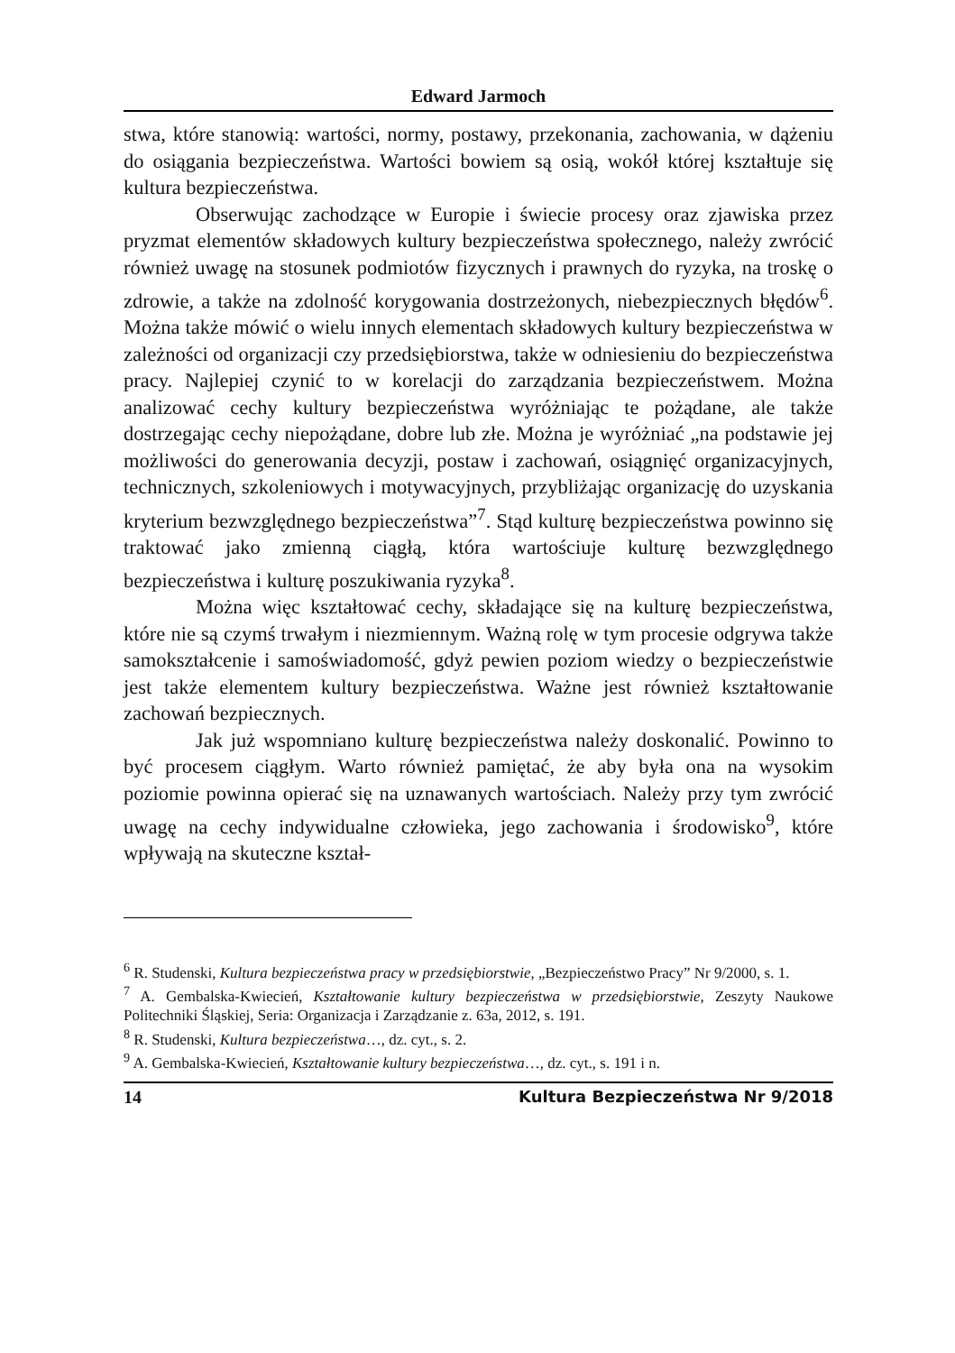Edward Jarmoch
stwa, które stanowią: wartości, normy, postawy, przekonania, zachowania, w dążeniu do osiągania bezpieczeństwa. Wartości bowiem są osią, wokół której kształtuje się kultura bezpieczeństwa.
Obserwując zachodzące w Europie i świecie procesy oraz zjawiska przez pryzmat elementów składowych kultury bezpieczeństwa społecznego, należy zwrócić również uwagę na stosunek podmiotów fizycznych i prawnych do ryzyka, na troskę o zdrowie, a także na zdolność korygowania dostrzeżonych, niebezpiecznych błędów<sup>6</sup>. Można także mówić o wielu innych elementach składowych kultury bezpieczeństwa w zależności od organizacji czy przedsiębiorstwa, także w odniesieniu do bezpieczeństwa pracy. Najlepiej czynić to w korelacji do zarządzania bezpieczeństwem. Można analizować cechy kultury bezpieczeństwa wyróżniając te pożądane, ale także dostrzegając cechy niepożądane, dobre lub złe. Można je wyróżniać „na podstawie jej możliwości do generowania decyzji, postaw i zachowań, osiągnięć organizacyjnych, technicznych, szkoleniowych i motywacyjnych, przybliżając organizację do uzyskania kryterium bezwzględnego bezpieczeństwa”<sup>7</sup>. Stąd kulturę bezpieczeństwa powinno się traktować jako zmienną ciągłą, która wartościuje kulturę bezwzględnego bezpieczeństwa i kulturę poszukiwania ryzyka<sup>8</sup>.
Można więc kształtować cechy, składające się na kulturę bezpieczeństwa, które nie są czymś trwałym i niezmiennym. Ważną rolę w tym procesie odgrywa także samokształcenie i samoświadomość, gdyż pewien poziom wiedzy o bezpieczeństwie jest także elementem kultury bezpieczeństwa. Ważne jest również kształtowanie zachowań bezpiecznych.
Jak już wspomniano kulturę bezpieczeństwa należy doskonalić. Powinno to być procesem ciągłym. Warto również pamiętać, że aby była ona na wysokim poziomie powinna opierać się na uznawanych wartościach. Należy przy tym zwrócić uwagę na cechy indywidualne człowieka, jego zachowania i środowisko<sup>9</sup>, które wpływają na skuteczne kształ-
<sup>6</sup> R. Studenski, Kultura bezpieczeństwa pracy w przedsiębiorstwie, „Bezpieczeństwo Pracy” Nr 9/2000, s. 1.
<sup>7</sup> A. Gembalska-Kwiecień, Kształtowanie kultury bezpieczeństwa w przedsiębiorstwie, Zeszyty Naukowe Politechniki Śląskiej, Seria: Organizacja i Zarządzanie z. 63a, 2012, s. 191.
<sup>8</sup> R. Studenski, Kultura bezpieczeństwa…, dz. cyt., s. 2.
<sup>9</sup> A. Gembalska-Kwiecień, Kształtowanie kultury bezpieczeństwa…, dz. cyt., s. 191 i n.
14 Kultura Bezpieczeństwa Nr 9/2018